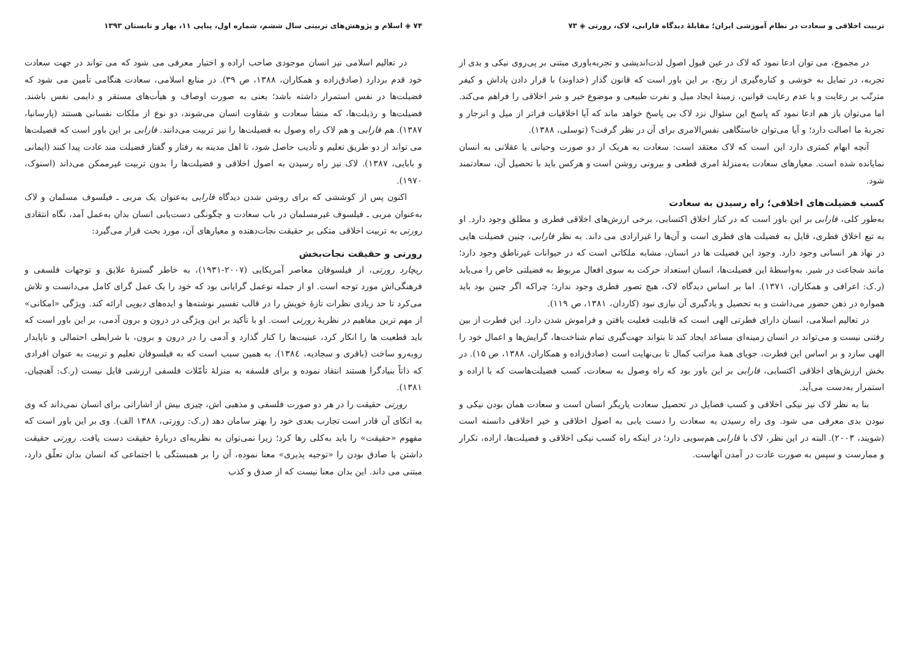تربیت اخلاقی و سعادت در نظام آموزشی ایران؛ مقابلهٔ دیدگاه فارابی، لاک، رورتی ◈ ۷۳
در مجموع، می توان ادعا نمود که لاک در عین قبول اصول لذت‌اندیشی و تجربه‌باوری مبتنی بر پی‌روی نیکی و بدی از تجربه، در تمایل به خوشی و کناره‌گیری از رنج، بر این باور است که قانون گذار (خداوند) با قرار دادن پاداش و کیفر مترتّب بر رعایت و یا عدم رعایت قوانین، زمینهٔ ایجاد میل و نفرت طبیعی و موضوع خیر و شر اخلاقی را فراهم می‌کند. اما می‌توان باز هم ادعا نمود که پاسخ این سئوال نزد لاک بی پاسخ خواهد ماند که آیا اخلاقیات فراتر از میل و انزجار و تجربهٔ ما اصالت دارد؛ و آیا می‌توان خاستگاهی نفس‌الامری برای آن در نظر گرفت؟ (توسلی، ۱۳۸۸).
آنچه ابهام کمتری دارد این است که لاک معتقد است: سعادت به هریک از دو صورت وحیانی یا عقلانی به انسان نمایانده شده است. معیارهای سعادت به‌منزلهٔ امری قطعی و بیرونی روشن است و هرکس باید با تحصیل آن، سعادتمند شود.
کسب فضیلت‌های اخلاقی؛ راه رسیدن به سعادت
به‌طور کلی، فارابی بر این باور است که در کنار اخلاق اکتسابی، برخی ارزش‌های اخلاقی فطری و مطلق وجود دارد. او به تبع اخلاق فطری، قایل به فضیلت های فطری است و آن‌ها را غیرارادی می داند. به نظر فارابی، چنین فضیلت هایی در نهاد هر انسانی وجود دارد. وجود این فضیلت ها در انسان، مشابه ملکاتی است که در حیوانات غیرناطق وجود دارد؛ مانند شجاعت در شیر. به‌واسطهٔ این فضیلت‌ها، انسان استعداد حرکت به سوی افعال مربوط به فضیلتی خاص را می‌یابد (ر.ک: اعرافی و همکاران، ۱۳۷۱). اما بر اساس دیدگاه لاک، هیچ تصور فطری وجود ندارد؛ چراکه اگر چنین بود باید همواره در ذهن حضور می‌داشت و به تحصیل و یادگیری آن نیازی نبود (کاردان، ۱۳۸۱، ص ۱۱۹).
در تعالیم اسلامی، انسان دارای فطرتی الهی است که قابلیت فعلیت یافتن و فراموش شدن دارد. این فطرت از بین رفتنی نیست و می‌تواند در انسان زمینه‌ای مساعد ایجاد کند تا بتواند جهت‌گیری تمام شناخت‌ها، گرایش‌ها و اعمال خود را الهی سازد و بر اساس این فطرت، جویای همهٔ مراتب کمال تا بی‌نهایت است (صادق‌زاده و همکاران، ۱۳۸۸، ص ۱۵). در بخش ارزش‌های اخلاقی اکتسابی، فارابی بر این باور بود که راه وصول به سعادت، کسب فضیلت‌هاست که با اراده و استمرار به‌دست می‌آید.
بنا به نظر لاک نیز نیکی اخلاقی و کسب فضایل در تحصیل سعادت یاریگر انسان است و سعادت همان بودن نیکی و نبودن بدی معرفی می شود. وی راه رسیدن به سعادت را دست یابی به اصول اخلاقی و خیر اخلاقی دانسته است (شویند، ۲۰۰۳). البته در این نظر، لاک با فارابی هم‌سویی دارد؛ در اینکه راه کسب نیکی اخلاقی و فضیلت‌ها، اراده، تکرار و ممارست و سپس به صورت عادت در آمدن آنهاست.
۷۴ ◈ اسلام و پژوهش‌های تربیتی سال ششم، شماره اول، پیاپی ۱۱، بهار و تابستان ۱۳۹۳
در تعالیم اسلامی نیز انسان موجودی صاحب اراده و اختیار معرفی می شود که می تواند در جهت سعادت خود قدم بردارد (صادق‌زاده و همکاران، ۱۳۸۸، ص ۳۹). در منابع اسلامی، سعادت هنگامی تأمین می شود که فضیلت‌ها در نفس استمرار داشته باشد؛ یعنی به صورت اوصاف و هیأت‌های مستقر و دایمی نفس باشند. فضیلت‌ها و رذیلت‌ها، که منشأ سعادت و شقاوت انسان می‌شوند، دو نوع از ملکات نفسانی هستند (پارسانیا، ۱۳۸۷). هم فارابی و هم لاک راه وصول به فضیلت‌ها را نیز تربیت می‌دانند. فارابی بر این باور است که فضیلت‌ها می تواند از دو طریق تعلیم و تأدیب حاصل شود، تا اهل مدینه به رفتار و گفتار فضیلت مند عادت پیدا کنند (ایمانی و بابایی، ۱۳۸۷). لاک نیز راه رسیدن به اصول اخلاقی و فضیلت‌ها را بدون تربیت غیرممکن می‌داند (اسنوک، ۱۹۷۰).
اکنون پس از کوششی که برای روشن شدن دیدگاه فارابی به‌عنوان یک مربی ـ فیلسوف مسلمان و لاک به‌عنوان مربی ـ فیلسوف غیرمسلمان در باب سعادت و چگونگی دست‌یابی انسان بدان به‌عمل آمد، نگاه انتقادی رورتی به تربیت اخلاقی متکی بر حقیقت نجات‌دهنده و معیارهای آن، مورد بحث قرار می‌گیرد:
رورتی و حقیقت نجات‌بخش
ریچارد رورتی، از فیلسوفان معاصر آمریکایی (۲۰۰۷-۱۹۳۱)، به خاطر گسترهٔ علایق و توجهات فلسفی و فرهنگی‌اش مورد توجه است. او از جمله نوعمل گرایانی بود که خود را یک عمل گرای کامل می‌دانست و تلاش می‌کرد تا حد زیادی نظرات تازهٔ خویش را در قالب تفسیر نوشته‌ها و ایده‌های دیویی ارائه کند. ویژگی «امکانی» از مهم ترین مفاهیم در نظریهٔ رورتی است. او با تأکید بر این ویژگی در درون و برون آدمی، بر این باور است که باید قطعیت ها را انکار کرد، عینیت‌ها را کنار گذارد و آدمی را در درون و برون، با شرایطی احتمالی و ناپایدار روبه‌رو ساخت (باقری و سجادیه، ۱۳۸٤). به همین سبب است که به فیلسوفان تعلیم و تربیت به عنوان افرادی که ذاتاً بنیادگرا هستند انتقاد نموده و برای فلسفه به منزلهٔ تأمّلات فلسفی ارزشی قایل نیست (ر.ک: آهنچیان، ۱۳۸۱).
رورتی حقیقت را در هر دو صورت فلسفی و مذهبی اش، چیزی بیش از اشاراتی برای انسان نمی‌داند که وی به اتکای آن قادر است تجارب بعدی خود را بهتر سامان دهد (ر.ک: رورتی، ۱۳۸۸ الف). وی بر این باور است که مفهوم «حقیقت» را باید به‌کلی رها کرد؛ زیرا نمی‌توان به نظریه‌ای دربارهٔ حقیقت دست یافت. رورتی حقیقت داشتن یا صادق بودن را «توجیه پذیری» معنا نموده، آن را بر همبستگی با اجتماعی که انسان بدان تعلّق دارد، مبتنی می داند. این بدان معنا نیست که از صدق و کذب